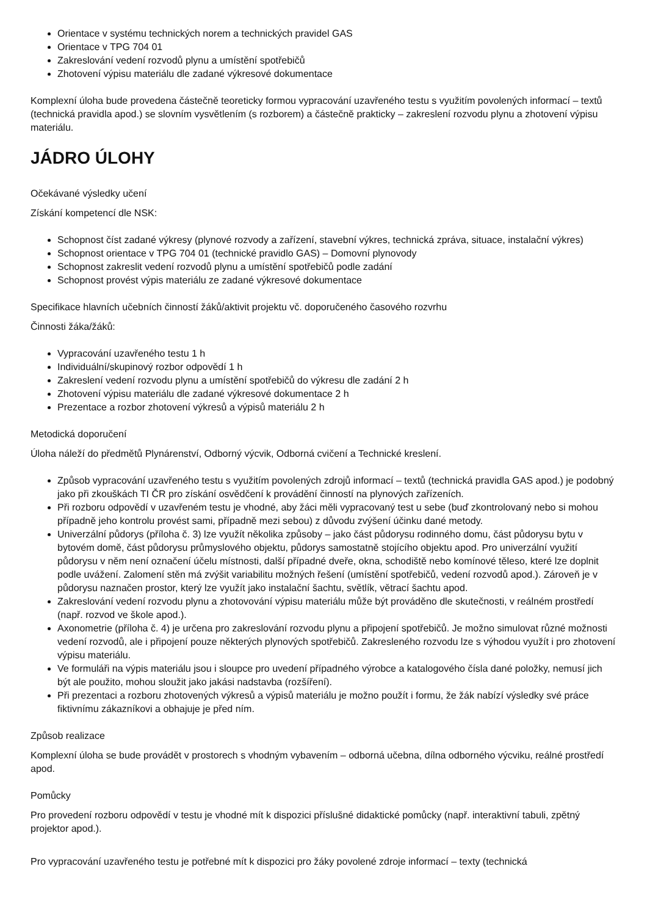Orientace v systému technických norem a technických pravidel GAS
Orientace v TPG 704 01
Zakreslování vedení rozvodů plynu a umístění spotřebičů
Zhotovení výpisu materiálu dle zadané výkresové dokumentace
Komplexní úloha bude provedena částečně teoreticky formou vypracování uzavřeného testu s využitím povolených informací – textů (technická pravidla apod.) se slovním vysvětlením (s rozborem) a částečně prakticky – zakreslení rozvodu plynu a zhotovení výpisu materiálu.
JÁDRO ÚLOHY
Očekávané výsledky učení
Získání kompetencí dle NSK:
Schopnost číst zadané výkresy (plynové rozvody a zařízení, stavební výkres, technická zpráva, situace, instalační výkres)
Schopnost orientace v TPG 704 01 (technické pravidlo GAS) – Domovní plynovody
Schopnost zakreslit vedení rozvodů plynu a umístění spotřebičů podle zadání
Schopnost provést výpis materiálu ze zadané výkresové dokumentace
Specifikace hlavních učebních činností žáků/aktivit projektu vč. doporučeného časového rozvrhu
Činnosti žáka/žáků:
Vypracování uzavřeného testu 1 h
Individuální/skupinový rozbor odpovědí 1 h
Zakreslení vedení rozvodu plynu a umístění spotřebičů do výkresu dle zadání 2 h
Zhotovení výpisu materiálu dle zadané výkresové dokumentace 2 h
Prezentace a rozbor zhotovení výkresů a výpisů materiálu 2 h
Metodická doporučení
Úloha náleží do předmětů Plynárenství, Odborný výcvik, Odborná cvičení a Technické kreslení.
Způsob vypracování uzavřeného testu s využitím povolených zdrojů informací – textů (technická pravidla GAS apod.) je podobný jako při zkouškách TI ČR pro získání osvědčení k provádění činností na plynových zařízeních.
Při rozboru odpovědí v uzavřeném testu je vhodné, aby žáci měli vypracovaný test u sebe (buď zkontrolovaný nebo si mohou případně jeho kontrolu provést sami, případně mezi sebou) z důvodu zvýšení účinku dané metody.
Univerzální půdorys (příloha č. 3) lze využít několika způsoby – jako část půdorysu rodinného domu, část půdorysu bytu v bytovém domě, část půdorysu průmyslového objektu, půdorys samostatně stojícího objektu apod. Pro univerzální využití půdorysu v něm není označení účelu místnosti, další případné dveře, okna, schodiště nebo komínové těleso, které lze doplnit podle uvážení. Zalomení stěn má zvýšit variabilitu možných řešení (umístění spotřebičů, vedení rozvodů apod.). Zároveň je v půdorysu naznačen prostor, který lze využít jako instalační šachtu, světlík, větrací šachtu apod.
Zakreslování vedení rozvodu plynu a zhotovování výpisu materiálu může být prováděno dle skutečnosti, v reálném prostředí (např. rozvod ve škole apod.).
Axonometrie (příloha č. 4) je určena pro zakreslování rozvodu plynu a připojení spotřebičů. Je možno simulovat různé možnosti vedení rozvodů, ale i připojení pouze některých plynových spotřebičů. Zakresleného rozvodu lze s výhodou využít i pro zhotovení výpisu materiálu.
Ve formuláři na výpis materiálu jsou i sloupce pro uvedení případného výrobce a katalogového čísla dané položky, nemusí jich být ale použito, mohou sloužit jako jakási nadstavba (rozšíření).
Při prezentaci a rozboru zhotovených výkresů a výpisů materiálu je možno použít i formu, že žák nabízí výsledky své práce fiktivnímu zákazníkovi a obhajuje je před ním.
Způsob realizace
Komplexní úloha se bude provádět v prostorech s vhodným vybavením – odborná učebna, dílna odborného výcviku, reálné prostředí apod.
Pomůcky
Pro provedení rozboru odpovědí v testu je vhodné mít k dispozici příslušné didaktické pomůcky (např. interaktivní tabuli, zpětný projektor apod.).
Pro vypracování uzavřeného testu je potřebné mít k dispozici pro žáky povolené zdroje informací – texty (technická